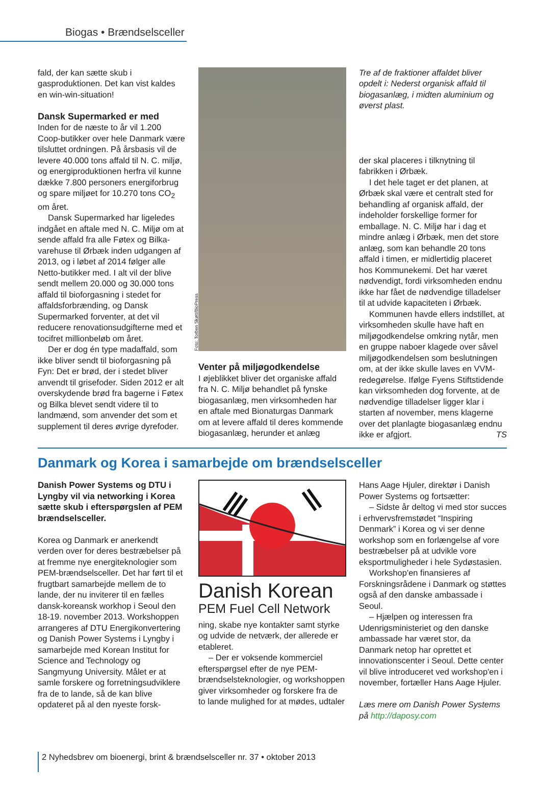Biogas • Brændselsceller
fald, der kan sætte skub i gasproduktionen. Det kan vist kaldes en win-win-situation!
Dansk Supermarked er med
Inden for de næste to år vil 1.200 Coop-butikker over hele Danmark være tilsluttet ordningen. På årsbasis vil de levere 40.000 tons affald til N. C. miljø, og energiproduktionen herfra vil kunne dække 7.800 personers energiforbrug og spare miljøet for 10.270 tons CO<sub>2</sub> om året.
Dansk Supermarked har ligeledes indgået en aftale med N. C. Miljø om at sende affald fra alle Føtex og Bilka-varehuse til Ørbæk inden udgangen af 2013, og i løbet af 2014 følger alle Netto-butikker med. I alt vil der blive sendt mellem 20.000 og 30.000 tons affald til bioforgasning i stedet for affaldsforbrænding, og Dansk Supermarked forventer, at det vil reducere renovationsudgifterne med et tocifret millionbeløb om året.
Der er dog én type madaffald, som ikke bliver sendt til bioforgasning på Fyn: Det er brød, der i stedet bliver anvendt til grisefoder. Siden 2012 er alt overskydende brød fra bagerne i Føtex og Bilka blevet sendt videre til to landmænd, som anvender det som et supplement til deres øvrige dyrefoder.
Foto: Torben Skøtt/BioPress
Venter på miljøgodkendelse
I øjeblikket bliver det organiske affald fra N. C. Miljø behandlet på fynske biogasanlæg, men virksomheden har en aftale med Bionaturgas Danmark om at levere affald til deres kommende biogasanlæg, herunder et anlæg
Tre af de fraktioner affaldet bliver opdelt i: Nederst organisk affald til biogasanlæg, i midten aluminium og øverst plast.
der skal placeres i tilknytning til fabrikken i Ørbæk.
I det hele taget er det planen, at Ørbæk skal være et centralt sted for behandling af organisk affald, der indeholder forskellige former for emballage. N. C. Miljø har i dag et mindre anlæg i Ørbæk, men det store anlæg, som kan behandle 20 tons affald i timen, er midlertidig placeret hos Kommunekemi. Det har været nødvendigt, fordi virksomheden endnu ikke har fået de nødvendige tilladelser til at udvide kapaciteten i Ørbæk.
Kommunen havde ellers indstillet, at virksomheden skulle have haft en miljøgodkendelse omkring nytår, men en gruppe naboer klagede over såvel miljøgodkendelsen som beslutningen om, at der ikke skulle laves en VVM-redegørelse. Ifølge Fyens Stiftstidende kan virksomheden dog forvente, at de nødvendige tilladelser ligger klar i starten af november, mens klagerne over det planlagte biogasanlæg endnu ikke er afgjort. TS
Danmark og Korea i samarbejde om brændselsceller
Danish Power Systems og DTU i Lyngby vil via networking i Korea sætte skub i efterspørgslen af PEM brændselsceller.
Korea og Danmark er anerkendt verden over for deres bestræbelser på at fremme nye energiteknologier som PEM-brændselsceller. Det har ført til et frugtbart samarbejde mellem de to lande, der nu inviterer til en fælles dansk-koreansk workhop i Seoul den 18-19. november 2013. Workshoppen arrangeres af DTU Energikonvertering og Danish Power Systems i Lyngby i samarbejde med Korean Institut for Science and Technology og Sangmyung University. Målet er at samle forskere og forretningsudviklere fra de to lande, så de kan blive opdateret på al den nyeste forsk-
Danish Korean
PEM Fuel Cell Network
ning, skabe nye kontakter samt styrke og udvide de netværk, der allerede er etableret.
– Der er voksende kommerciel efterspørgsel efter de nye PEM-brændselsteknologier, og workshoppen giver virksomheder og forskere fra de to lande mulighed for at mødes, udtaler
Hans Aage Hjuler, direktør i Danish Power Systems og fortsætter:
– Sidste år deltog vi med stor succes i erhvervsfremstødet “Inspiring Denmark” i Korea og vi ser denne workshop som en forlængelse af vore bestræbelser på at udvikle vore eksportmuligheder i hele Sydøstasien.
Workshop'en finansieres af Forskningsrådene i Danmark og støttes også af den danske ambassade i Seoul.
– Hjælpen og interessen fra Udenrigsministeriet og den danske ambassade har været stor, da Danmark netop har oprettet et innovationscenter i Seoul. Dette center vil blive introduceret ved workshop'en i november, fortæller Hans Aage Hjuler.
Læs mere om Danish Power Systems på http://daposy.com
2 Nyhedsbrev om bioenergi, brint & brændselsceller nr. 37 • oktober 2013